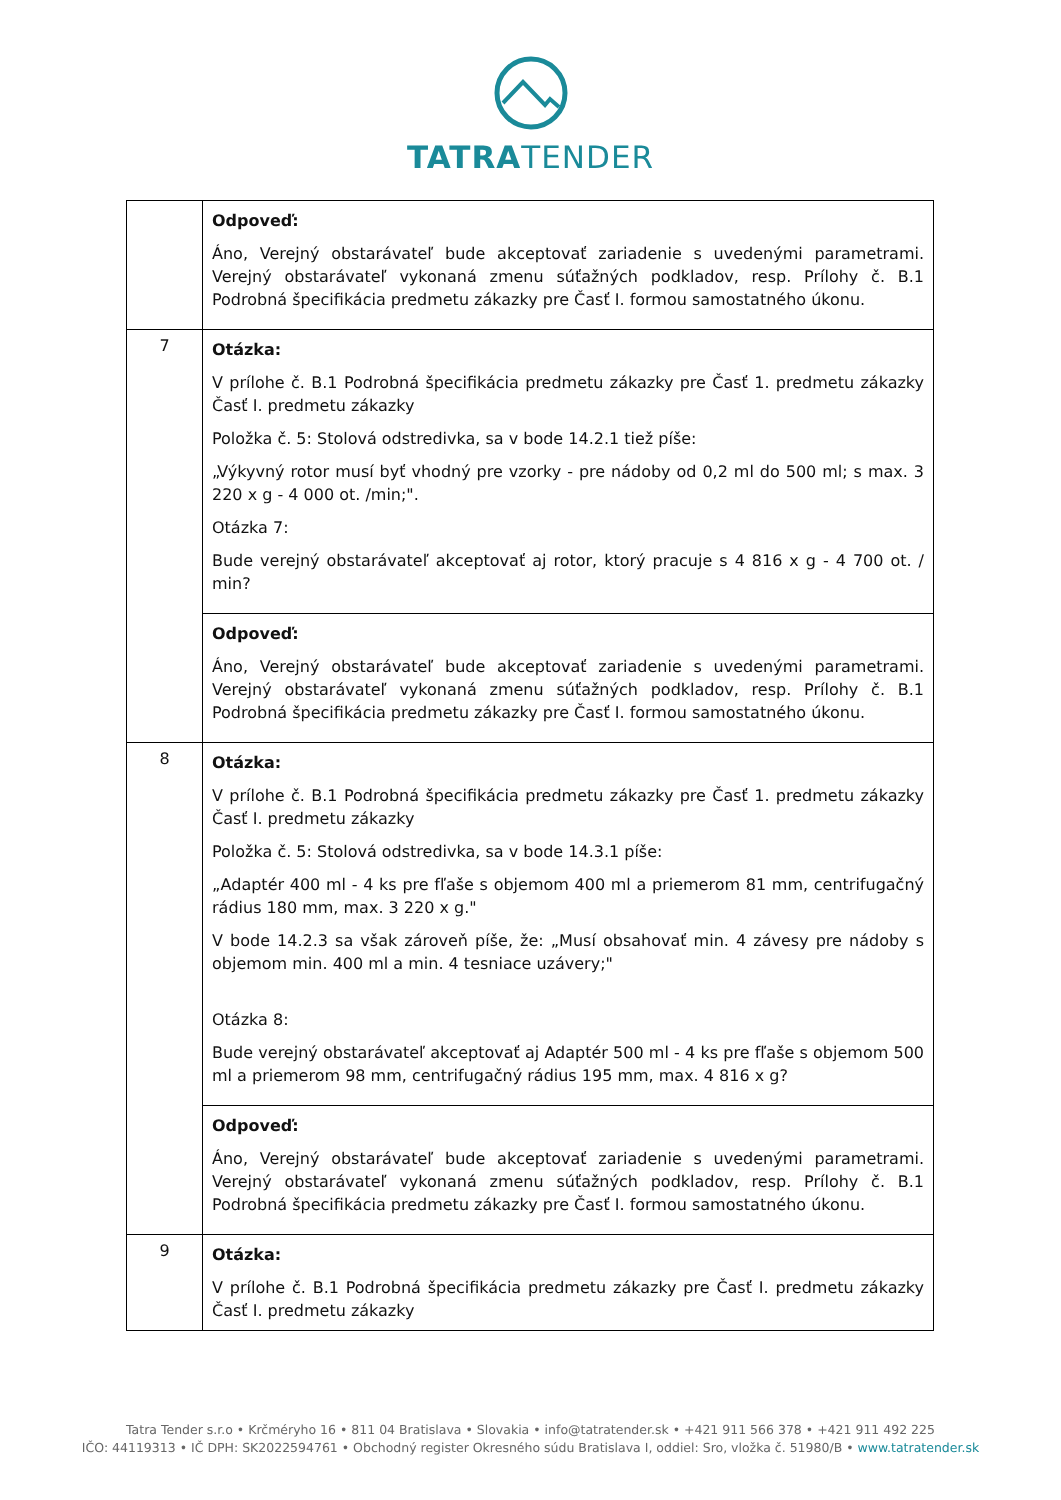TATRATENDER
| | Odpoveď: Áno, Verejný obstarávateľ bude akceptovať zariadenie s uvedenými parametrami. Verejný obstarávateľ vykonaná zmenu súťažných podkladov, resp. Prílohy č. B.1 Podrobná špecifikácia predmetu zákazky pre Časť I. formou samostatného úkonu. |
| 7 | Otázka: V prílohe č. B.1 Podrobná špecifikácia predmetu zákazky pre Časť 1. predmetu zákazky Časť I. predmetu zákazky Položka č. 5: Stolová odstredivka, sa v bode 14.2.1 tiež píše: „Výkyvný rotor musí byť vhodný pre vzorky - pre nádoby od 0,2 ml do 500 ml; s max. 3 220 x g - 4 000 ot. /min;". Otázka 7: Bude verejný obstarávateľ akceptovať aj rotor, ktorý pracuje s 4 816 x g - 4 700 ot. / min? |
| | Odpoveď: Áno, Verejný obstarávateľ bude akceptovať zariadenie s uvedenými parametrami. Verejný obstarávateľ vykonaná zmenu súťažných podkladov, resp. Prílohy č. B.1 Podrobná špecifikácia predmetu zákazky pre Časť I. formou samostatného úkonu. |
| 8 | Otázka: V prílohe č. B.1 Podrobná špecifikácia predmetu zákazky pre Časť 1. predmetu zákazky Časť I. predmetu zákazky Položka č. 5: Stolová odstredivka, sa v bode 14.3.1 píše: „Adaptér 400 ml - 4 ks pre fľaše s objemom 400 ml a priemerom 81 mm, centrifugačný rádius 180 mm, max. 3 220 x g." V bode 14.2.3 sa však zároveň píše, že: „Musí obsahovať min. 4 závesy pre nádoby s objemom min. 400 ml a min. 4 tesniace uzávery;" Otázka 8: Bude verejný obstarávateľ akceptovať aj Adaptér 500 ml - 4 ks pre fľaše s objemom 500 ml a priemerom 98 mm, centrifugačný rádius 195 mm, max. 4 816 x g? |
| | Odpoveď: Áno, Verejný obstarávateľ bude akceptovať zariadenie s uvedenými parametrami. Verejný obstarávateľ vykonaná zmenu súťažných podkladov, resp. Prílohy č. B.1 Podrobná špecifikácia predmetu zákazky pre Časť I. formou samostatného úkonu. |
| 9 | Otázka: V prílohe č. B.1 Podrobná špecifikácia predmetu zákazky pre Časť I. predmetu zákazky Časť I. predmetu zákazky |
Tatra Tender s.r.o • Krčméryho 16 • 811 04 Bratislava • Slovakia • info@tatratender.sk • +421 911 566 378 • +421 911 492 225
IČO: 44119313 • IČ DPH: SK2022594761 • Obchodný register Okresného súdu Bratislava I, oddiel: Sro, vložka č. 51980/B • www.tatratender.sk